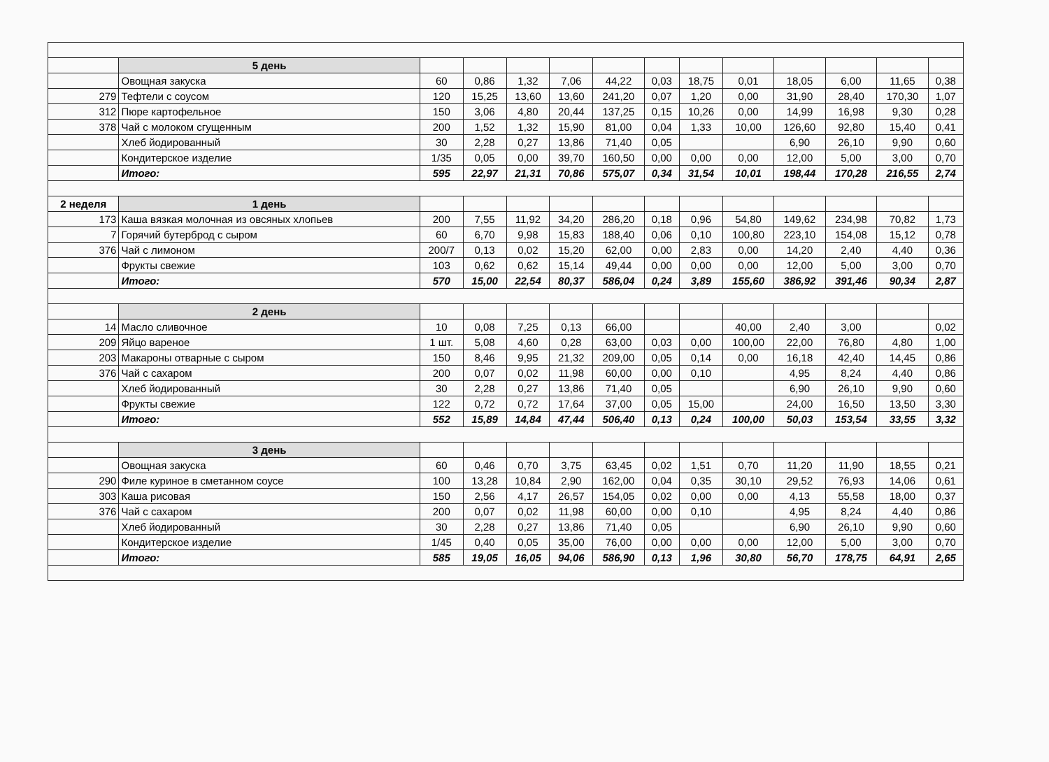| | 5 день | | | | | | | | | | | | |
| | Овощная закуска | 60 | 0,86 | 1,32 | 7,06 | 44,22 | 0,03 | 18,75 | 0,01 | 18,05 | 6,00 | 11,65 | 0,38 |
| 279 | Тефтели с соусом | 120 | 15,25 | 13,60 | 13,60 | 241,20 | 0,07 | 1,20 | 0,00 | 31,90 | 28,40 | 170,30 | 1,07 |
| 312 | Пюре картофельное | 150 | 3,06 | 4,80 | 20,44 | 137,25 | 0,15 | 10,26 | 0,00 | 14,99 | 16,98 | 9,30 | 0,28 |
| 378 | Чай с молоком сгущенным | 200 | 1,52 | 1,32 | 15,90 | 81,00 | 0,04 | 1,33 | 10,00 | 126,60 | 92,80 | 15,40 | 0,41 |
| | Хлеб йодированный | 30 | 2,28 | 0,27 | 13,86 | 71,40 | 0,05 | | | 6,90 | 26,10 | 9,90 | 0,60 |
| | Кондитерское изделие | 1/35 | 0,05 | 0,00 | 39,70 | 160,50 | 0,00 | 0,00 | 0,00 | 12,00 | 5,00 | 3,00 | 0,70 |
| | Итого: | 595 | 22,97 | 21,31 | 70,86 | 575,07 | 0,34 | 31,54 | 10,01 | 198,44 | 170,28 | 216,55 | 2,74 |
| 2 неделя | 1 день | | | | | | | | | | | | |
| 173 | Каша вязкая молочная из овсяных хлопьев | 200 | 7,55 | 11,92 | 34,20 | 286,20 | 0,18 | 0,96 | 54,80 | 149,62 | 234,98 | 70,82 | 1,73 |
| 7 | Горячий бутерброд с сыром | 60 | 6,70 | 9,98 | 15,83 | 188,40 | 0,06 | 0,10 | 100,80 | 223,10 | 154,08 | 15,12 | 0,78 |
| 376 | Чай с лимоном | 200/7 | 0,13 | 0,02 | 15,20 | 62,00 | 0,00 | 2,83 | 0,00 | 14,20 | 2,40 | 4,40 | 0,36 |
| | Фрукты свежие | 103 | 0,62 | 0,62 | 15,14 | 49,44 | 0,00 | 0,00 | 0,00 | 12,00 | 5,00 | 3,00 | 0,70 |
| | Итого: | 570 | 15,00 | 22,54 | 80,37 | 586,04 | 0,24 | 3,89 | 155,60 | 386,92 | 391,46 | 90,34 | 2,87 |
| | 2 день | | | | | | | | | | | | |
| 14 | Масло сливочное | 10 | 0,08 | 7,25 | 0,13 | 66,00 | | | 40,00 | 2,40 | 3,00 | | 0,02 |
| 209 | Яйцо вареное | 1 шт. | 5,08 | 4,60 | 0,28 | 63,00 | 0,03 | 0,00 | 100,00 | 22,00 | 76,80 | 4,80 | 1,00 |
| 203 | Макароны отварные с сыром | 150 | 8,46 | 9,95 | 21,32 | 209,00 | 0,05 | 0,14 | 0,00 | 16,18 | 42,40 | 14,45 | 0,86 |
| 376 | Чай с сахаром | 200 | 0,07 | 0,02 | 11,98 | 60,00 | 0,00 | 0,10 | | 4,95 | 8,24 | 4,40 | 0,86 |
| | Хлеб йодированный | 30 | 2,28 | 0,27 | 13,86 | 71,40 | 0,05 | | | 6,90 | 26,10 | 9,90 | 0,60 |
| | Фрукты свежие | 122 | 0,72 | 0,72 | 17,64 | 37,00 | 0,05 | 15,00 | | 24,00 | 16,50 | 13,50 | 3,30 |
| | Итого: | 552 | 15,89 | 14,84 | 47,44 | 506,40 | 0,13 | 0,24 | 100,00 | 50,03 | 153,54 | 33,55 | 3,32 |
| | 3 день | | | | | | | | | | | | |
| | Овощная закуска | 60 | 0,46 | 0,70 | 3,75 | 63,45 | 0,02 | 1,51 | 0,70 | 11,20 | 11,90 | 18,55 | 0,21 |
| 290 | Филе куриное в сметанном соусе | 100 | 13,28 | 10,84 | 2,90 | 162,00 | 0,04 | 0,35 | 30,10 | 29,52 | 76,93 | 14,06 | 0,61 |
| 303 | Каша рисовая | 150 | 2,56 | 4,17 | 26,57 | 154,05 | 0,02 | 0,00 | 0,00 | 4,13 | 55,58 | 18,00 | 0,37 |
| 376 | Чай с сахаром | 200 | 0,07 | 0,02 | 11,98 | 60,00 | 0,00 | 0,10 | | 4,95 | 8,24 | 4,40 | 0,86 |
| | Хлеб йодированный | 30 | 2,28 | 0,27 | 13,86 | 71,40 | 0,05 | | | 6,90 | 26,10 | 9,90 | 0,60 |
| | Кондитерское изделие | 1/45 | 0,40 | 0,05 | 35,00 | 76,00 | 0,00 | 0,00 | 0,00 | 12,00 | 5,00 | 3,00 | 0,70 |
| | Итого: | 585 | 19,05 | 16,05 | 94,06 | 586,90 | 0,13 | 1,96 | 30,80 | 56,70 | 178,75 | 64,91 | 2,65 |